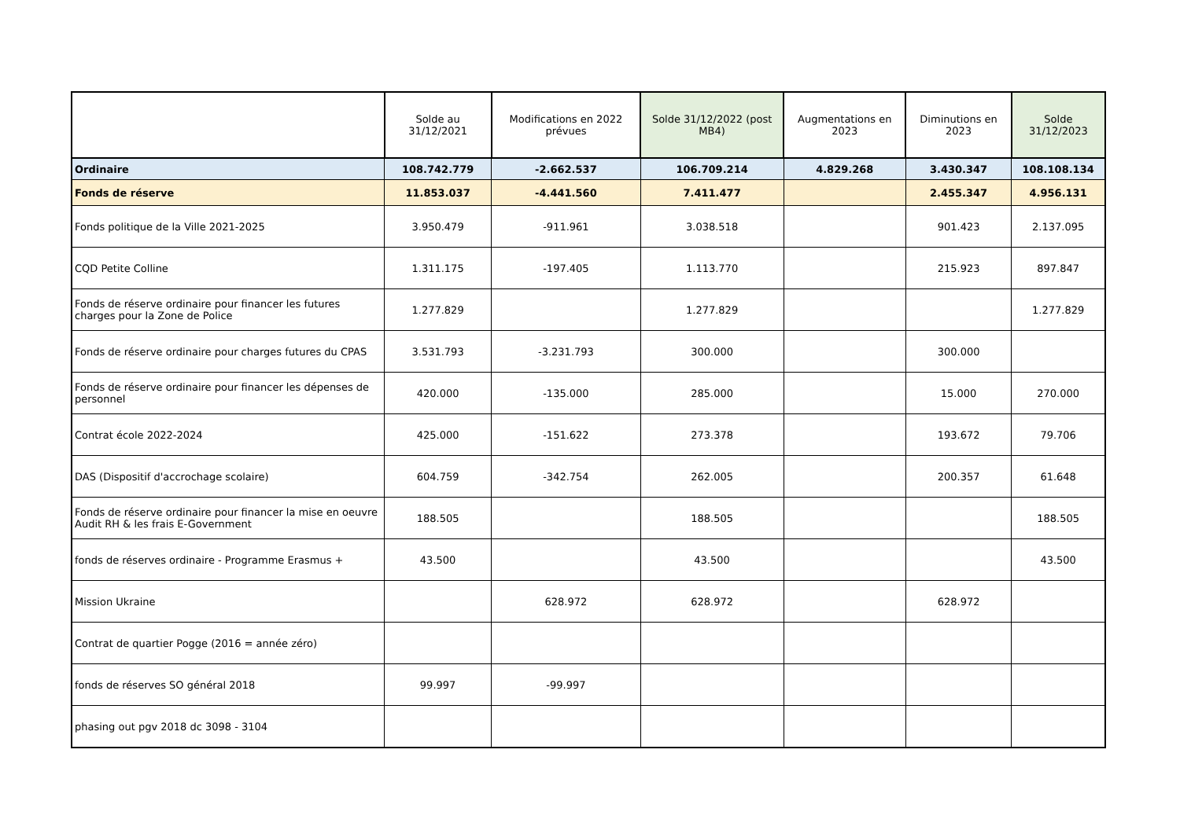| | Solde au 31/12/2021 | Modifications en 2022 prévues | Solde 31/12/2022 (post MB4) | Augmentations en 2023 | Diminutions en 2023 | Solde 31/12/2023 |
| --- | --- | --- | --- | --- | --- | --- |
| Ordinaire | 108.742.779 | -2.662.537 | 106.709.214 | 4.829.268 | 3.430.347 | 108.108.134 |
| Fonds de réserve | 11.853.037 | -4.441.560 | 7.411.477 | | 2.455.347 | 4.956.131 |
| Fonds politique de la Ville 2021-2025 | 3.950.479 | -911.961 | 3.038.518 | | 901.423 | 2.137.095 |
| CQD Petite Colline | 1.311.175 | -197.405 | 1.113.770 | | 215.923 | 897.847 |
| Fonds de réserve ordinaire pour financer les futures charges pour la Zone de Police | 1.277.829 | | 1.277.829 | | | 1.277.829 |
| Fonds de réserve ordinaire pour charges futures du CPAS | 3.531.793 | -3.231.793 | 300.000 | | 300.000 | |
| Fonds de réserve ordinaire pour financer les dépenses de personnel | 420.000 | -135.000 | 285.000 | | 15.000 | 270.000 |
| Contrat école 2022-2024 | 425.000 | -151.622 | 273.378 | | 193.672 | 79.706 |
| DAS (Dispositif d'accrochage scolaire) | 604.759 | -342.754 | 262.005 | | 200.357 | 61.648 |
| Fonds de réserve ordinaire pour financer la mise en oeuvre Audit RH & les frais E-Government | 188.505 | | 188.505 | | | 188.505 |
| fonds de réserves ordinaire - Programme Erasmus + | 43.500 | | 43.500 | | | 43.500 |
| Mission Ukraine | | 628.972 | 628.972 | | 628.972 | |
| Contrat de quartier Pogge (2016 = année zéro) | | | | | | |
| fonds de réserves SO général 2018 | 99.997 | -99.997 | | | | |
| phasing out pgv 2018 dc 3098 - 3104 | | | | | | |